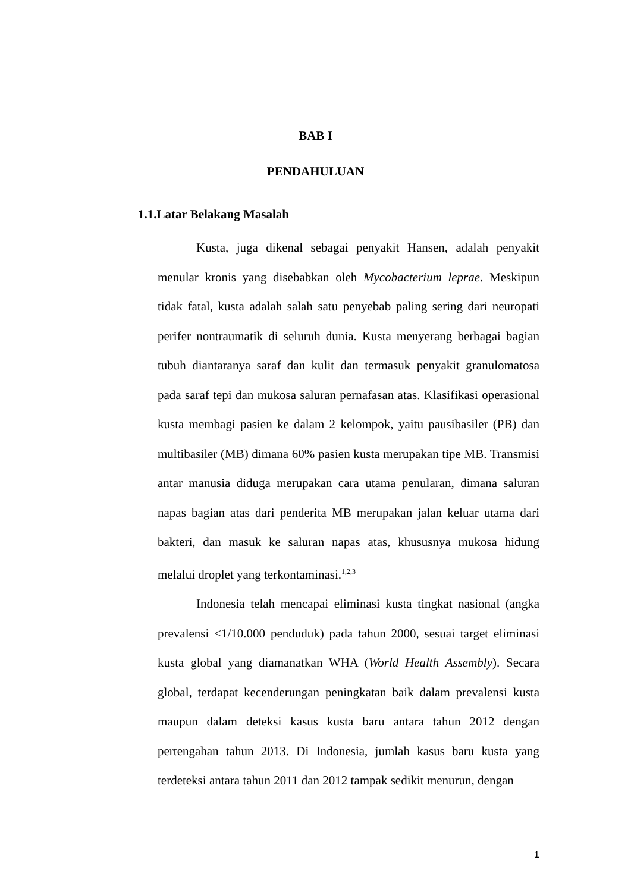BAB I
PENDAHULUAN
1.1.Latar Belakang Masalah
Kusta, juga dikenal sebagai penyakit Hansen, adalah penyakit menular kronis yang disebabkan oleh Mycobacterium leprae. Meskipun tidak fatal, kusta adalah salah satu penyebab paling sering dari neuropati perifer nontraumatik di seluruh dunia. Kusta menyerang berbagai bagian tubuh diantaranya saraf dan kulit dan termasuk penyakit granulomatosa pada saraf tepi dan mukosa saluran pernafasan atas. Klasifikasi operasional kusta membagi pasien ke dalam 2 kelompok, yaitu pausibasiler (PB) dan multibasiler (MB) dimana 60% pasien kusta merupakan tipe MB. Transmisi antar manusia diduga merupakan cara utama penularan, dimana saluran napas bagian atas dari penderita MB merupakan jalan keluar utama dari bakteri, dan masuk ke saluran napas atas, khususnya mukosa hidung melalui droplet yang terkontaminasi.<sup>1,2,3</sup>
Indonesia telah mencapai eliminasi kusta tingkat nasional (angka prevalensi <1/10.000 penduduk) pada tahun 2000, sesuai target eliminasi kusta global yang diamanatkan WHA (World Health Assembly). Secara global, terdapat kecenderungan peningkatan baik dalam prevalensi kusta maupun dalam deteksi kasus kusta baru antara tahun 2012 dengan pertengahan tahun 2013. Di Indonesia, jumlah kasus baru kusta yang terdeteksi antara tahun 2011 dan 2012 tampak sedikit menurun, dengan
1